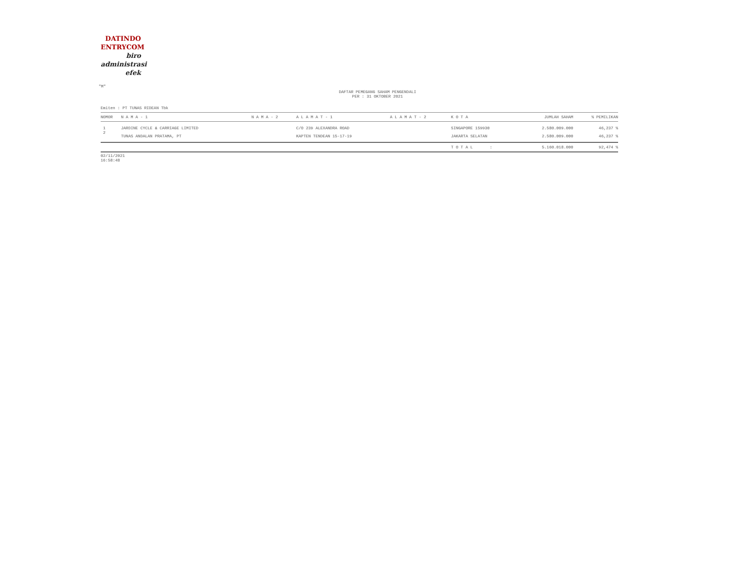DATINDO
ENTRYCOM
biro
administrasi
efek
"M"
DAFTAR PEMEGANG SAHAM PENGENDALI
PER : 31 OKTOBER 2021
Emiten : PT TUNAS RIDEAN Tbk
| NOMOR | N A M A - 1 | N A M A - 2 | A L A M A T - 1 | A L A M A T - 2 | K O T A | JUMLAH SAHAM | % PEMILIKAN |
| --- | --- | --- | --- | --- | --- | --- | --- |
| 1 | JARDINE CYCLE & CARRIAGE LIMITED | | C/O 239 ALEXANDRA ROAD | | SINGAPORE 159930 | 2.580.009.000 | 46,237 % |
| 2 | TUNAS ANDALAN PRATAMA, PT | | KAPTEN TENDEAN 15-17-19 | | JAKARTA SELATAN | 2.580.009.000 | 46,237 % |
| | | | | | T O T A L : | 5.160.018.000 | 92,474 % |
02/11/2021
16:58:48